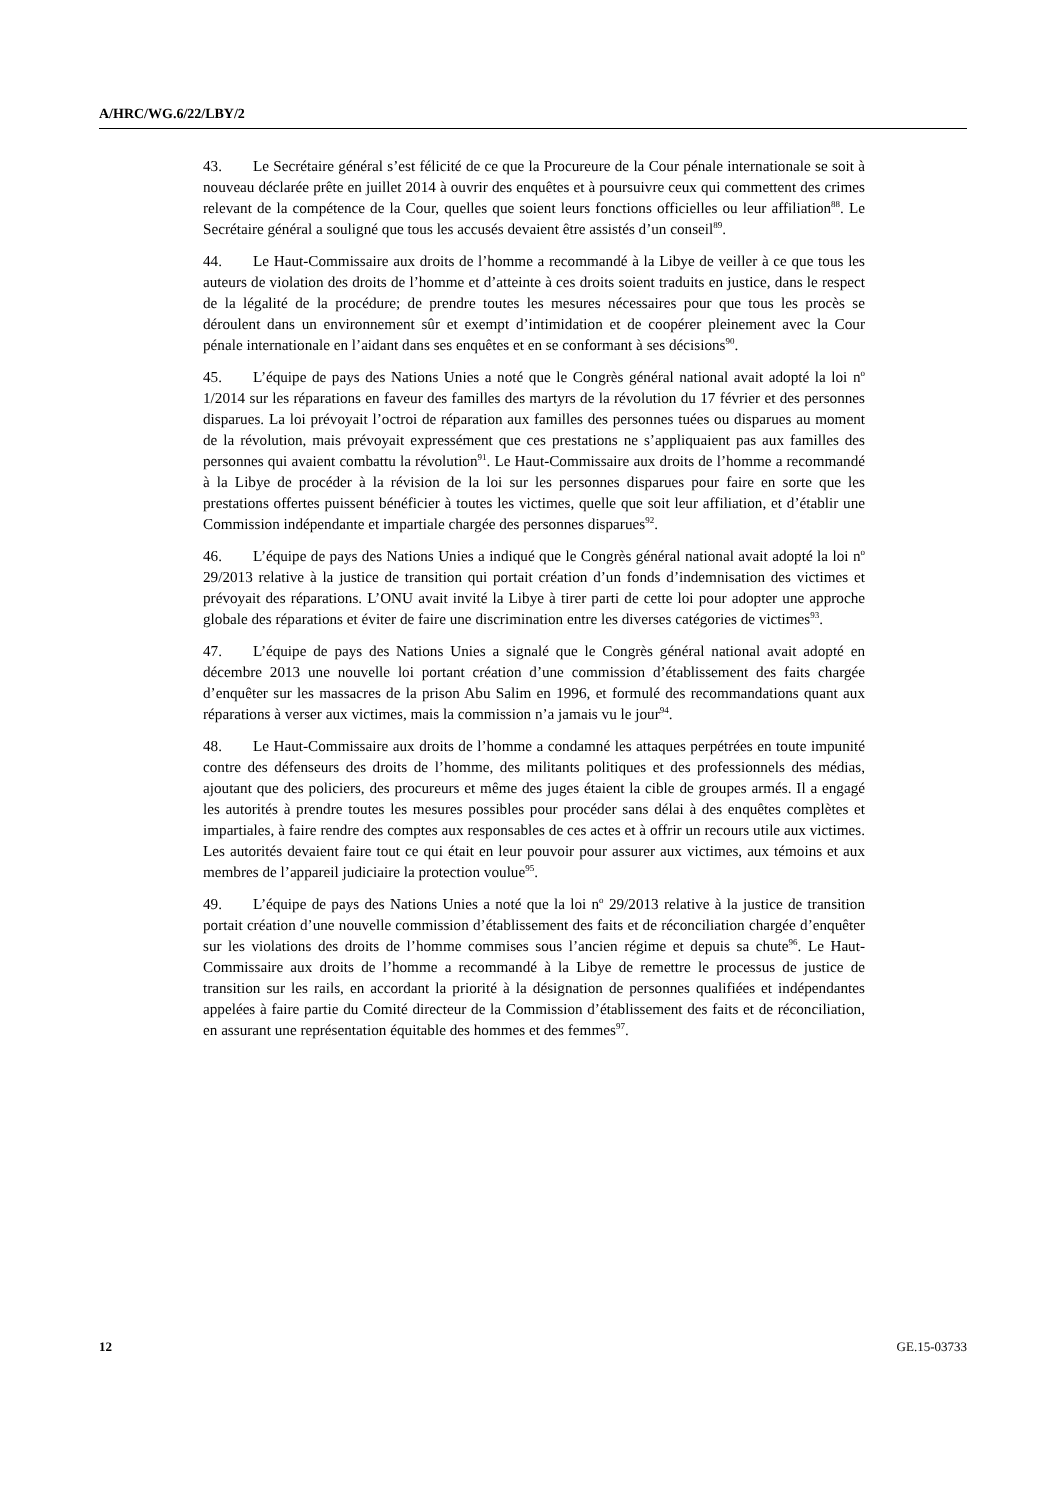A/HRC/WG.6/22/LBY/2
43. Le Secrétaire général s’est félicité de ce que la Procureure de la Cour pénale internationale se soit à nouveau déclarée prête en juillet 2014 à ouvrir des enquêtes et à poursuivre ceux qui commettent des crimes relevant de la compétence de la Cour, quelles que soient leurs fonctions officielles ou leur affiliation<sup>88</sup>. Le Secrétaire général a souligné que tous les accusés devaient être assistés d’un conseil<sup>89</sup>.
44. Le Haut-Commissaire aux droits de l’homme a recommandé à la Libye de veiller à ce que tous les auteurs de violation des droits de l’homme et d’atteinte à ces droits soient traduits en justice, dans le respect de la légalité de la procédure; de prendre toutes les mesures nécessaires pour que tous les procès se déroulent dans un environnement sûr et exempt d’intimidation et de coopérer pleinement avec la Cour pénale internationale en l’aidant dans ses enquêtes et en se conformant à ses décisions<sup>90</sup>.
45. L’équipe de pays des Nations Unies a noté que le Congrès général national avait adopté la loi n<sup>o</sup> 1/2014 sur les réparations en faveur des familles des martyrs de la révolution du 17 février et des personnes disparues. La loi prévoyait l’octroi de réparation aux familles des personnes tuées ou disparues au moment de la révolution, mais prévoyait expressément que ces prestations ne s’appliquaient pas aux familles des personnes qui avaient combattu la révolution<sup>91</sup>. Le Haut-Commissaire aux droits de l’homme a recommandé à la Libye de procéder à la révision de la loi sur les personnes disparues pour faire en sorte que les prestations offertes puissent bénéficier à toutes les victimes, quelle que soit leur affiliation, et d’établir une Commission indépendante et impartiale chargée des personnes disparues<sup>92</sup>.
46. L’équipe de pays des Nations Unies a indiqué que le Congrès général national avait adopté la loi n<sup>o</sup> 29/2013 relative à la justice de transition qui portait création d’un fonds d’indemnisation des victimes et prévoyait des réparations. L’ONU avait invité la Libye à tirer parti de cette loi pour adopter une approche globale des réparations et éviter de faire une discrimination entre les diverses catégories de victimes<sup>93</sup>.
47. L’équipe de pays des Nations Unies a signalé que le Congrès général national avait adopté en décembre 2013 une nouvelle loi portant création d’une commission d’établissement des faits chargée d’enquêter sur les massacres de la prison Abu Salim en 1996, et formulé des recommandations quant aux réparations à verser aux victimes, mais la commission n’a jamais vu le jour<sup>94</sup>.
48. Le Haut-Commissaire aux droits de l’homme a condamné les attaques perpétrées en toute impunité contre des défenseurs des droits de l’homme, des militants politiques et des professionnels des médias, ajoutant que des policiers, des procureurs et même des juges étaient la cible de groupes armés. Il a engagé les autorités à prendre toutes les mesures possibles pour procéder sans délai à des enquêtes complètes et impartiales, à faire rendre des comptes aux responsables de ces actes et à offrir un recours utile aux victimes. Les autorités devaient faire tout ce qui était en leur pouvoir pour assurer aux victimes, aux témoins et aux membres de l’appareil judiciaire la protection voulue<sup>95</sup>.
49. L’équipe de pays des Nations Unies a noté que la loi n<sup>o</sup> 29/2013 relative à la justice de transition portait création d’une nouvelle commission d’établissement des faits et de réconciliation chargée d’enquêter sur les violations des droits de l’homme commises sous l’ancien régime et depuis sa chute<sup>96</sup>. Le Haut-Commissaire aux droits de l’homme a recommandé à la Libye de remettre le processus de justice de transition sur les rails, en accordant la priorité à la désignation de personnes qualifiées et indépendantes appelées à faire partie du Comité directeur de la Commission d’établissement des faits et de réconciliation, en assurant une représentation équitable des hommes et des femmes<sup>97</sup>.
12 GE.15-03733